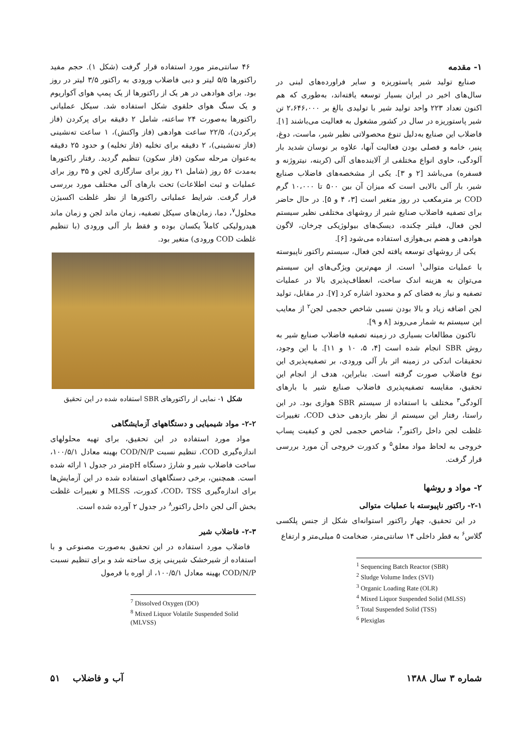۱- مقدمه
صنایع تولید شیر پاستوریزه و سایر فراورده‌های لبنی در سال‌های اخیر در ایران بسیار توسعه یافته‌اند، به‌طوری که هم اکنون تعداد ۲۲۳ واحد تولید شیر با تولیدی بالغ بر ۲،۶۴۶،۰۰۰ تن شیر پاستوریزه در سال در کشور مشغول به فعالیت می‌باشند [۱]. فاضلاب این صنایع به‌دلیل تنوع محصولاتی نظیر شیر، ماست، دوغ، پنیر، خامه و فصلی بودن فعالیت آنها، علاوه بر نوسان شدید بار آلودگی، حاوی انواع مختلفی از آلاینده‌های آلی (کربنه، نیتروژنه و فسفره) می‌باشد [۲ و ۳]. یکی از مشخصه‌های فاضلاب صنایع شیر، بار آلی بالایی است که میزان آن بین ۵۰۰ تا ۱۰،۰۰۰ گرم COD بر مترمکعب در روز متغیر است [۳، ۴ و ۵]. در حال حاضر برای تصفیه فاضلاب صنایع شیر از روشهای مختلفی نظیر سیستم لجن فعال، فیلتر چکنده، دیسک‌های بیولوژیکی چرخان، لاگون هوادهی و هضم بی‌هوازی استفاده می‌شود [۶].
یکی از روشهای توسعه یافته لجن فعال، سیستم راکتور ناپیوسته با عملیات متوالی<sup>۱</sup> است. از مهم‌ترین ویژگی‌های این سیستم می‌توان به هزینه اندک ساخت، انعطاف‌پذیری بالا در عملیات تصفیه و نیاز به فضای کم و محدود اشاره کرد [۷]. در مقابل، تولید لجن اضافه زیاد و بالا بودن نسبی شاخص حجمی لجن<sup>۲</sup> از معایب این سیستم به شمار می‌روند [۸ و ۹].
تاکنون مطالعات بسیاری در زمینه تصفیه فاضلاب صنایع شیر به روش SBR انجام شده است [۴، ۵، ۱۰ و ۱۱]. با این وجود، تحقیقات اندکی در زمینه اثر بار آلی ورودی، بر تصفیه‌پذیری این نوع فاضلاب صورت گرفته است. بنابراین، هدف از انجام این تحقیق، مقایسه تصفیه‌پذیری فاضلاب صنایع شیر با بارهای آلودگی<sup>۳</sup> مختلف با استفاده از سیستم SBR هوازی بود. در این راستا، رفتار این سیستم از نظر بازدهی حذف COD، تغییرات غلظت لجن داخل راکتور<sup>۴</sup>، شاخص حجمی لجن و کیفیت پساب خروجی به لحاظ مواد معلق<sup>۵</sup> و کدورت خروجی آن مورد بررسی قرار گرفت.
۲- مواد و روشها
۲-۱- راکتور ناپیوسته با عملیات متوالی
در این تحقیق، چهار راکتور استوانه‌ای شکل از جنس پلکسی گلاس<sup>۶</sup> به قطر داخلی ۱۴ سانتی‌متر، ضخامت ۵ میلی‌متر و ارتفاع
<sup>1</sup> Sequencing Batch Reactor (SBR)
<sup>2</sup> Sludge Volume Index (SVI)
<sup>3</sup> Organic Loading Rate (OLR)
<sup>4</sup> Mixed Liquor Suspended Solid (MLSS)
<sup>5</sup> Total Suspended Solid (TSS)
<sup>6</sup> Plexiglas
۴۶ سانتی‌متر مورد استفاده قرار گرفت (شکل ۱). حجم مفید راکتورها ۵/۵ لیتر و دبی فاضلاب ورودی به راکتور ۳/۵ لیتر در روز بود. برای هوادهی در هر یک از راکتورها از یک پمپ هوای آکواریوم و یک سنگ هوای حلقوی شکل استفاده شد. سیکل عملیاتی راکتورها به‌صورت ۲۴ ساعته، شامل ۲ دقیقه برای پرکردن (فاز پرکردن)، ۲۲/۵ ساعت هوادهی (فاز واکنش)، ۱ ساعت ته‌نشینی (فاز ته‌نشینی)، ۲ دقیقه برای تخلیه (فاز تخلیه) و حدود ۲۵ دقیقه به‌عنوان مرحله سکون (فاز سکون) تنظیم گردید. رفتار راکتورها به‌مدت ۵۶ روز (شامل ۲۱ روز برای سازگاری لجن و ۳۵ روز برای عملیات و ثبت اطلاعات) تحت بارهای آلی مختلف مورد بررسی قرار گرفت. شرایط عملیاتی راکتورها از نظر غلظت اکسیژن محلول<sup>۷</sup>، دما، زمان‌های سیکل تصفیه، زمان ماند لجن و زمان ماند هیدرولیکی کاملاً یکسان بوده و فقط بار آلی ورودی (با تنظیم غلظت COD ورودی) متغیر بود.
شکل ۱- نمایی از راکتورهای SBR استفاده شده در این تحقیق
۲-۲- مواد شیمیایی و دستگاههای آزمایشگاهی
مواد مورد استفاده در این تحقیق، برای تهیه محلولهای اندازه‌گیری COD، تنظیم نسبت COD/N/P بهینه معادل ۱۰۰/۵/۱، ساخت فاضلاب شیر و شارژ دستگاه pH‌متر در جدول ۱ ارائه شده است. همچنین، برخی دستگاههای استفاده شده در این آزمایش‌ها برای اندازه‌گیری COD، TSS، کدورت، MLSS و تغییرات غلظت بخش آلی لجن داخل راکتور<sup>۸</sup> در جدول ۲ آورده شده است.
۲-۳- فاضلاب شیر
فاضلاب مورد استفاده در این تحقیق به‌صورت مصنوعی و با استفاده از شیرخشک شیرینی پزی ساخته شد و برای تنظیم نسبت COD/N/P بهینه معادل ۱۰۰/۵/۱، از اوره با فرمول
<sup>7</sup> Dissolved Oxygen (DO)
<sup>8</sup> Mixed Liquor Volatile Suspended Solid (MLVSS)
شماره ۳ سال ۱۳۸۸ آب و فاضلاب ۵۱